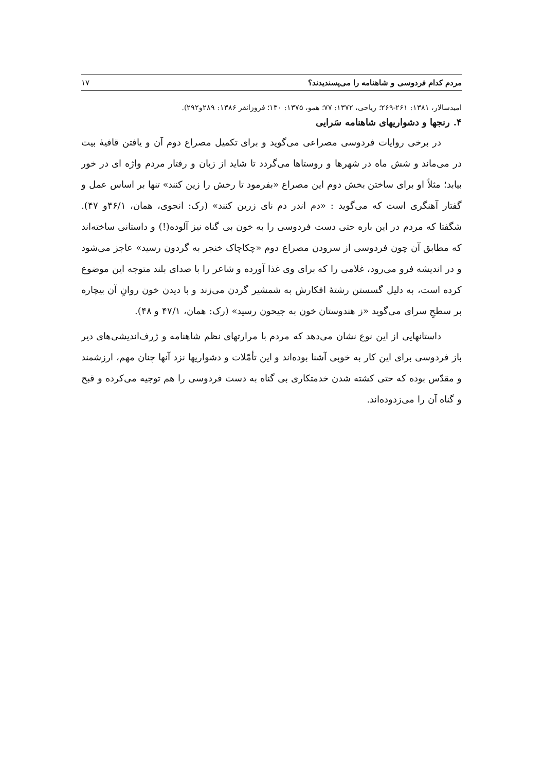مردم کدام فردوسی و شاهنامه را می‌پسندیدند؟ ۱۷
امیدسالار، ۱۳۸۱: ۲۶۱-۲۶۹؛ ریاحی، ۱۳۷۲: ۷۷؛ همو، ۱۳۷۵: ۱۳۰؛ فروزانفر ۱۳۸۶: ۲۸۹و۲۹۲).
۴. رنجها و دشواریهای شاهنامه سَرایی
در برخی روایات فردوسی مصراعی می‌گوید و برای تکمیل مصراع دوم آن و یافتن قافیهٔ بیت در می‌ماند و شش ماه در شهرها و روستاها می‌گردد تا شاید از زبان و رفتار مردم واژه ای در خور بیابد؛ مثلاً او برای ساختن بخش دوم این مصراع «بفرمود تا رخش را زین کنند» تنها بر اساس عمل و گفتار آهنگری است که می‌گوید : «دم اندر دم نای زرین کنند» (رک: انجوی، همان، ۴۶/۱و ۴۷). شگفتا که مردم در این باره حتی دست فردوسی را به خون بی گناه نیز آلوده(!) و داستانی ساخته‌اند که مطابق آن چون فردوسی از سرودن مصراع دوم «چکاچاک خنجر به گردون رسید» عاجز می‌شود و در اندیشه فرو می‌رود، غلامی را که برای وی غذا آورده و شاعر را با صدای بلند متوجه این موضوع کرده است، به دلیل گسستن رشتهٔ افکارش به شمشیر گردن می‌زند و با دیدن خون روانِ آن بیچاره بر سطحِ سرای می‌گوید «ز هندوستان خون به جیحون رسید» (رک: همان، ۴۷/۱ و ۴۸).
داستانهایی از این نوع نشان می‌دهد که مردم با مرارتهای نظم شاهنامه و ژرف‌اندیشی‌های دیر باز فردوسی برای این کار به خوبی آشنا بوده‌اند و این تأمّلات و دشواریها نزد آنها چنان مهم، ارزشمند و مقدّس بوده که حتی کشته شدن خدمتکاری بی گناه به دست فردوسی را هم توجیه می‌کرده و قبح و گناه آن را می‌زدوده‌اند.